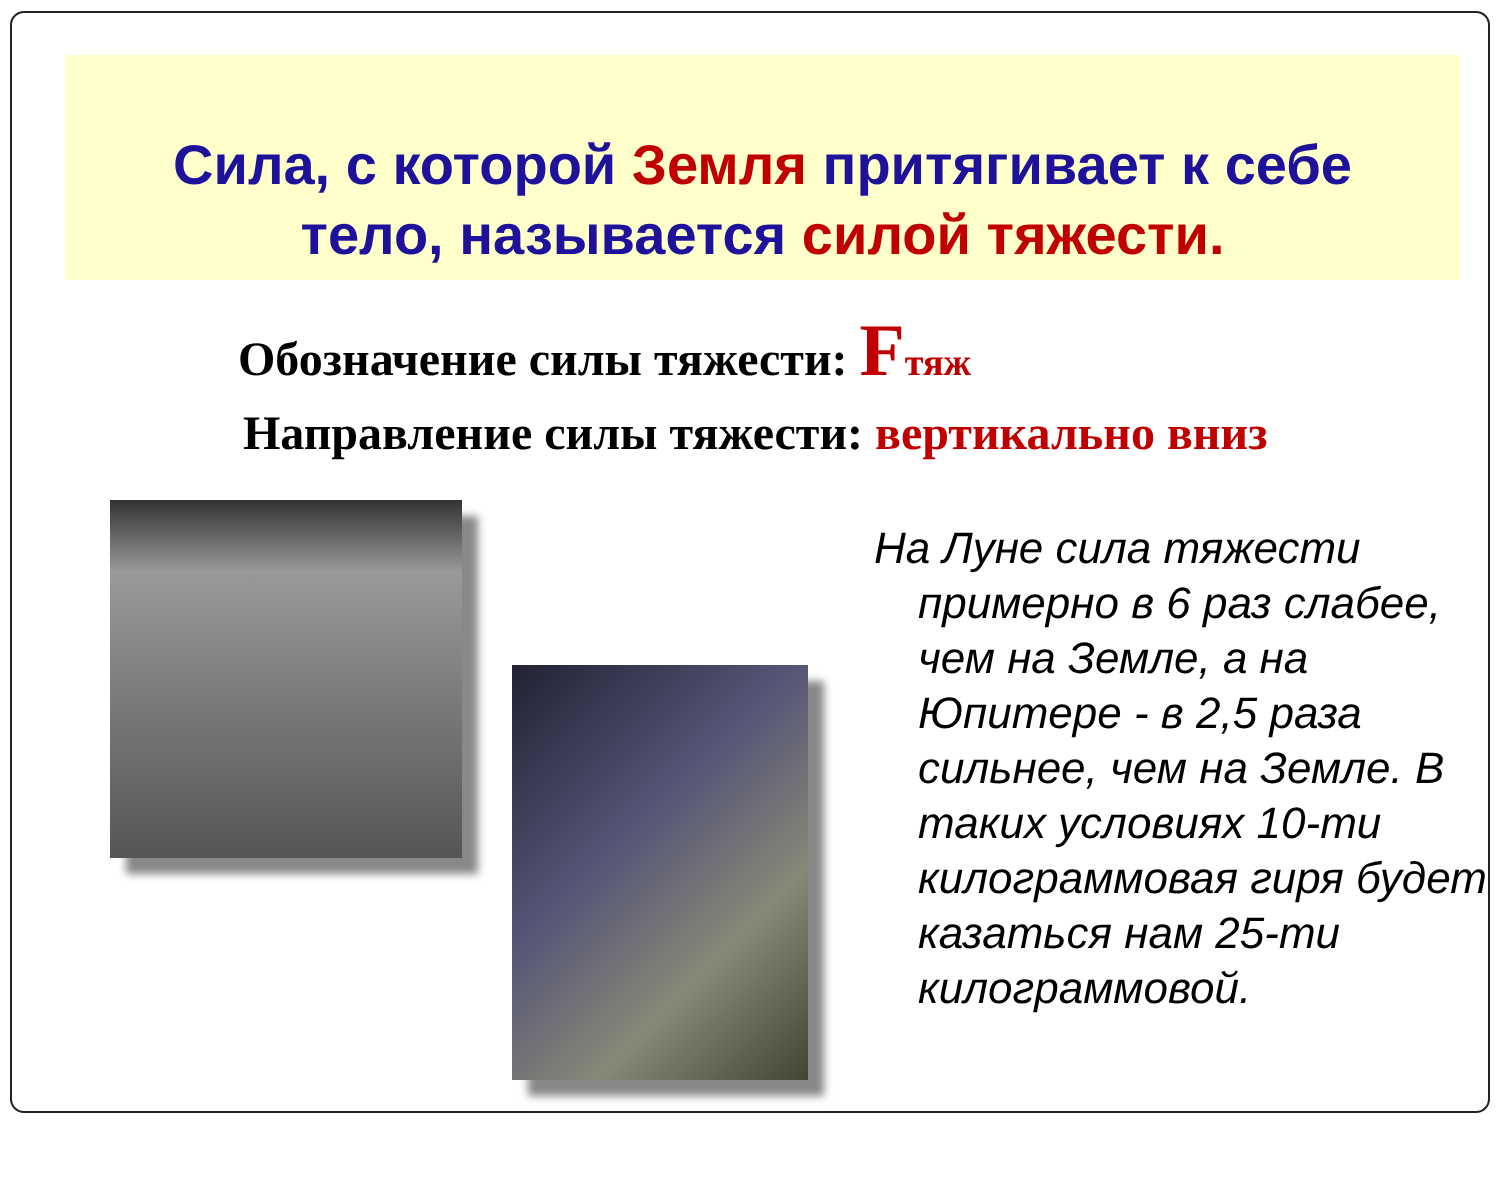Сила, с которой Земля притягивает к себе
тело, называется силой тяжести.
Обозначение силы тяжести: Fтяж
Направление силы тяжести: вертикально вниз
На Луне сила тяжести примерно в 6 раз слабее, чем на Земле, а на Юпитере - в 2,5 раза сильнее, чем на Земле. В таких условиях 10-ти килограммовая гиря будет казаться нам 25-ти килограммовой.